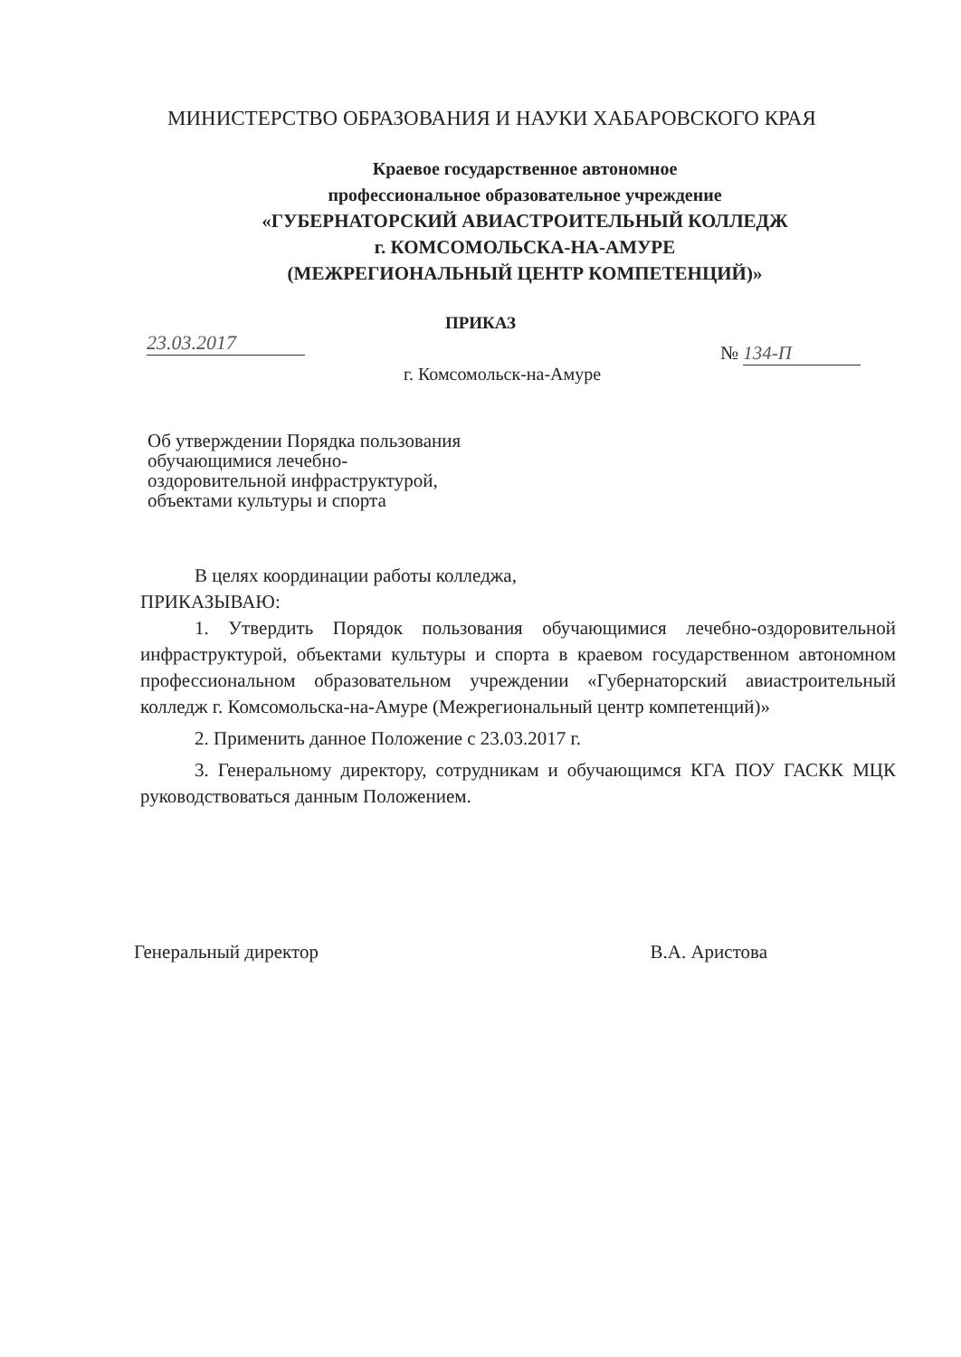МИНИСТЕРСТВО ОБРАЗОВАНИЯ И НАУКИ ХАБАРОВСКОГО КРАЯ
Краевое государственное автономное
профессиональное образовательное учреждение
«ГУБЕРНАТОРСКИЙ АВИАСТРОИТЕЛЬНЫЙ КОЛЛЕДЖ
г. КОМСОМОЛЬСКА-НА-АМУРЕ
(МЕЖРЕГИОНАЛЬНЫЙ ЦЕНТР КОМПЕТЕНЦИЙ)»
ПРИКАЗ
23.03.2017 № 134-П
г. Комсомольск-на-Амуре
Об утверждении Порядка пользования
обучающимися лечебно-
оздоровительной инфраструктурой,
объектами культуры и спорта
В целях координации работы колледжа,
ПРИКАЗЫВАЮ:
1. Утвердить Порядок пользования обучающимися лечебно-оздоровительной инфраструктурой, объектами культуры и спорта в краевом государственном автономном профессиональном образовательном учреждении «Губернаторский авиастроительный колледж г. Комсомольска-на-Амуре (Межрегиональный центр компетенций)»
2. Применить данное Положение с 23.03.2017 г.
3. Генеральному директору, сотрудникам и обучающимся КГА ПОУ ГАСКК МЦК руководствоваться данным Положением.
Генеральный директор В.А. Аристова